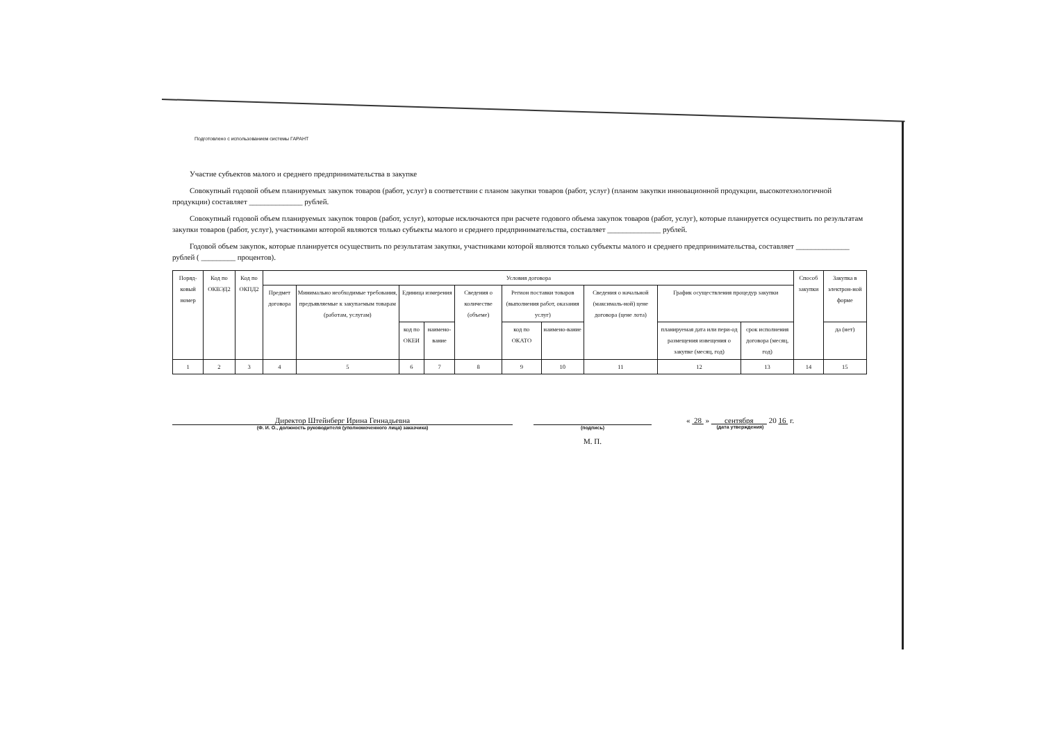Подготовлено с использованием системы ГАРАНТ
Участие субъектов малого и среднего предпринимательства в закупке
Совокупный годовой объем планируемых закупок товаров (работ, услуг) в соответствии с планом закупки товаров (работ, услуг) (планом закупки инновационной продукции, высокотехнологичной продукции) составляет ______________ рублей.
Совокупный годовой объем планируемых закупок товров (работ, услуг), которые исключаются при расчете годового объема закупок товаров (работ, услуг), которые планируется осуществить по результатам закупки товаров (работ, услуг), участниками которой являются только субъекты малого и среднего предпринимательства, составляет ______________ рублей.
Годовой объем закупок, которые планируется осуществить по результатам закупки, участниками которой являются только субъекты малого и среднего предпринимательства, составляет ______________ рублей ( _________ процентов).
| Поряд-ковый номер | Код по ОКВЭД2 | Код по ОКПД2 | Условия договора | | | | | | | | | | Способ закупки | Закупка в электрон-ной форме |
| --- | --- | --- | --- | --- | --- | --- | --- | --- | --- | --- | --- | --- | --- | --- |
| | | | Предмет договора | Минимально необходимые требования, предъявляемые к закупаемым товарам (работам, услугам) | Единица измерения | | Сведения о количестве (объеме) | Регион поставки товаров (выполнения работ, оказания услуг) | | Сведения о начальной (максималь-ной) цене договора (цене лота) | График осуществления процедур закупки | | | |
| | | | | | код по ОКЕИ | наимено-вание | | код по ОКАТО | наимено-вание | | планируемая дата или пери-од размещения извещения о закупке (месяц, год) | срок исполнения договора (месяц, год) | | да (нет) |
| 1 | 2 | 3 | 4 | 5 | 6 | 7 | 8 | 9 | 10 | 11 | 12 | 13 | 14 | 15 |
Директор Штейнберг Ирина Геннадьевна
(Ф. И. О., должность руководителя (уполномоченного лица) заказчика)
(подпись)
М. П.
« 28 » сентября 20 16 г.
(дата утверждения)